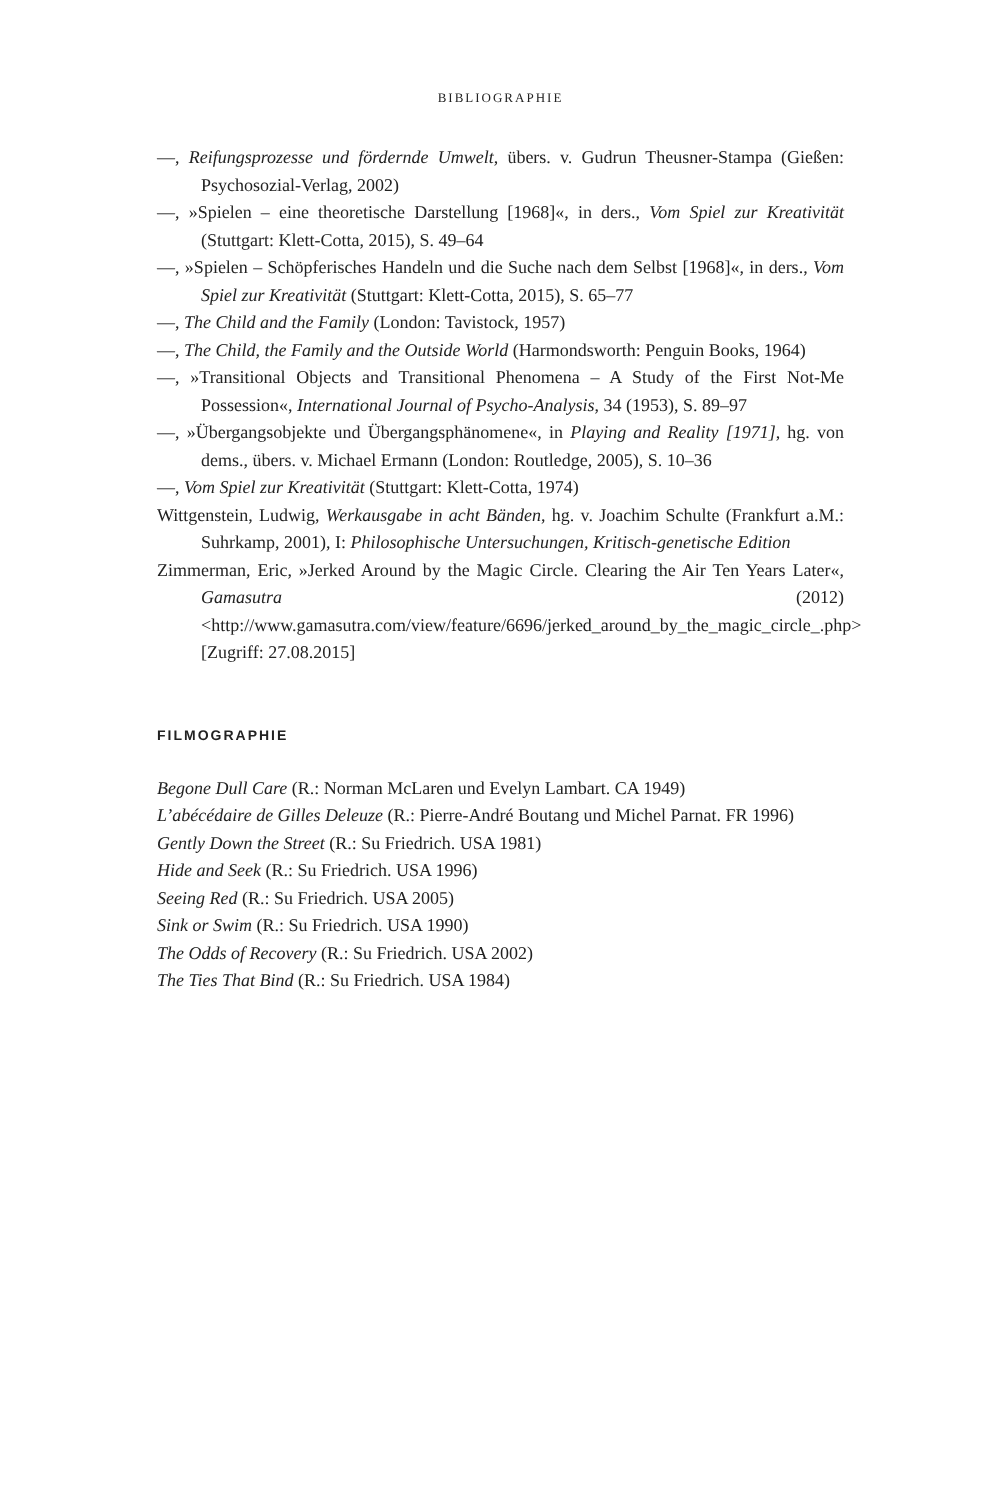BIBLIOGRAPHIE
—, Reifungsprozesse und fördernde Umwelt, übers. v. Gudrun Theusner-Stampa (Gießen: Psychosozial-Verlag, 2002)
—, »Spielen – eine theoretische Darstellung [1968]«, in ders., Vom Spiel zur Kreativität (Stuttgart: Klett-Cotta, 2015), S. 49–64
—, »Spielen – Schöpferisches Handeln und die Suche nach dem Selbst [1968]«, in ders., Vom Spiel zur Kreativität (Stuttgart: Klett-Cotta, 2015), S. 65–77
—, The Child and the Family (London: Tavistock, 1957)
—, The Child, the Family and the Outside World (Harmondsworth: Penguin Books, 1964)
—, »Transitional Objects and Transitional Phenomena – A Study of the First Not-Me Possession«, International Journal of Psycho-Analysis, 34 (1953), S. 89–97
—, »Übergangsobjekte und Übergangsphänomene«, in Playing and Reality [1971], hg. von dems., übers. v. Michael Ermann (London: Routledge, 2005), S. 10–36
—, Vom Spiel zur Kreativität (Stuttgart: Klett-Cotta, 1974)
Wittgenstein, Ludwig, Werkausgabe in acht Bänden, hg. v. Joachim Schulte (Frankfurt a.M.: Suhrkamp, 2001), I: Philosophische Untersuchungen, Kritisch-genetische Edition
Zimmerman, Eric, »Jerked Around by the Magic Circle. Clearing the Air Ten Years Later«, Gamasutra (2012) <http://www.gamasutra.com/view/feature/6696/jerked_around_by_the_magic_circle_.php> [Zugriff: 27.08.2015]
FILMOGRAPHIE
Begone Dull Care (R.: Norman McLaren und Evelyn Lambart. CA 1949)
L’abécédaire de Gilles Deleuze (R.: Pierre-André Boutang und Michel Parnat. FR 1996)
Gently Down the Street (R.: Su Friedrich. USA 1981)
Hide and Seek (R.: Su Friedrich. USA 1996)
Seeing Red (R.: Su Friedrich. USA 2005)
Sink or Swim (R.: Su Friedrich. USA 1990)
The Odds of Recovery (R.: Su Friedrich. USA 2002)
The Ties That Bind (R.: Su Friedrich. USA 1984)